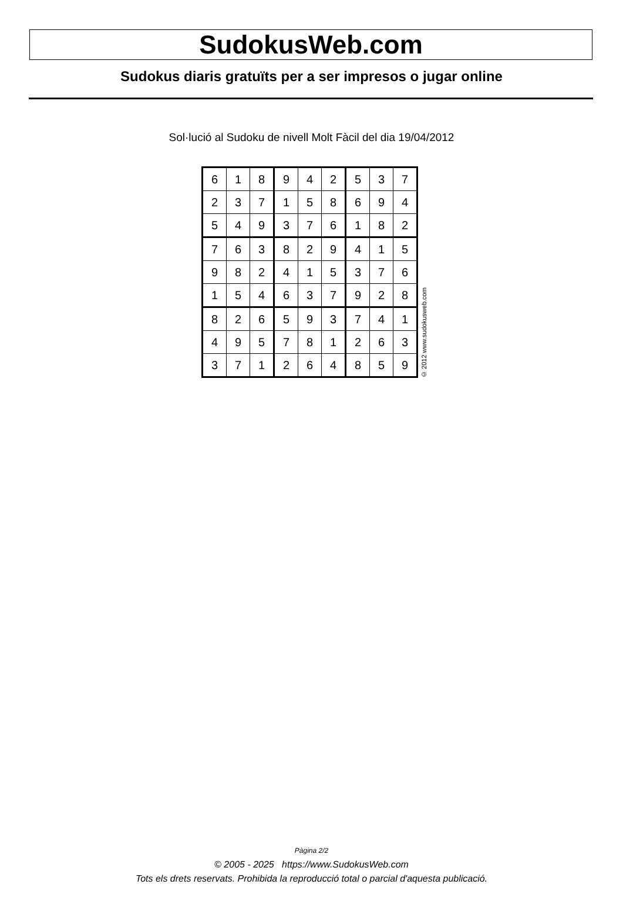SudokusWeb.com
Sudokus diaris gratuïts per a ser impresos o jugar online
Sol·lució al Sudoku de nivell Molt Fàcil del dia 19/04/2012
| 6 | 1 | 8 | 9 | 4 | 2 | 5 | 3 | 7 |
| 2 | 3 | 7 | 1 | 5 | 8 | 6 | 9 | 4 |
| 5 | 4 | 9 | 3 | 7 | 6 | 1 | 8 | 2 |
| 7 | 6 | 3 | 8 | 2 | 9 | 4 | 1 | 5 |
| 9 | 8 | 2 | 4 | 1 | 5 | 3 | 7 | 6 |
| 1 | 5 | 4 | 6 | 3 | 7 | 9 | 2 | 8 |
| 8 | 2 | 6 | 5 | 9 | 3 | 7 | 4 | 1 |
| 4 | 9 | 5 | 7 | 8 | 1 | 2 | 6 | 3 |
| 3 | 7 | 1 | 2 | 6 | 4 | 8 | 5 | 9 |
© 2012 www.sudokusweb.com
Pàgina 2/2
© 2005 - 2025 https://www.SudokusWeb.com
Tots els drets reservats. Prohibida la reproducció total o parcial d'aquesta publicació.